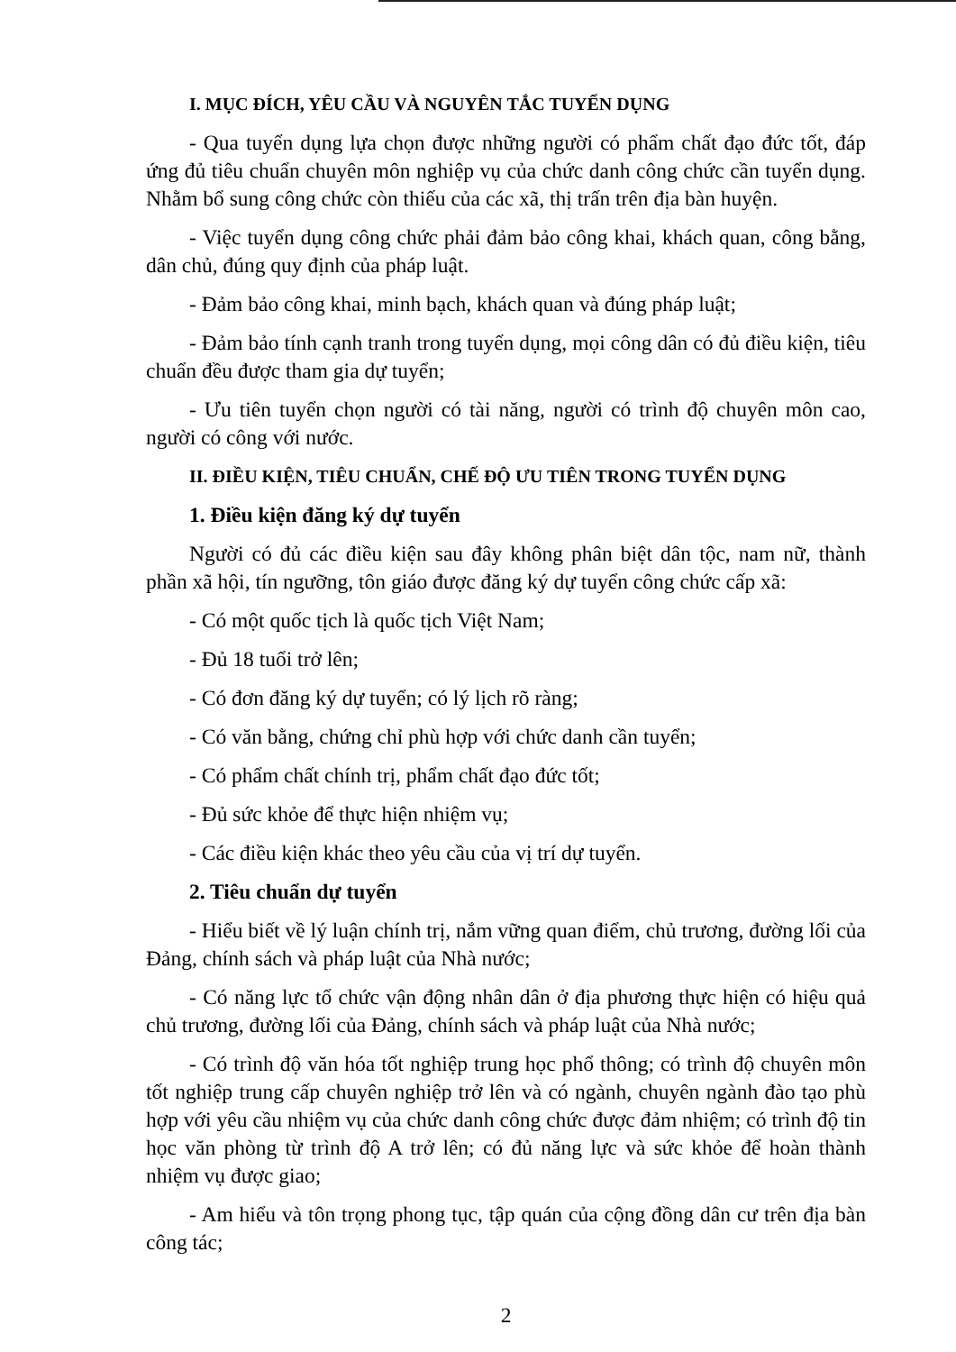I. MỤC ĐÍCH, YÊU CẦU VÀ NGUYÊN TẮC TUYỂN DỤNG
- Qua tuyển dụng lựa chọn được những người có phẩm chất đạo đức tốt, đáp ứng đủ tiêu chuẩn chuyên môn nghiệp vụ của chức danh công chức cần tuyển dụng. Nhằm bổ sung công chức còn thiếu của các xã, thị trấn trên địa bàn huyện.
- Việc tuyển dụng công chức phải đảm bảo công khai, khách quan, công bằng, dân chủ, đúng quy định của pháp luật.
- Đảm bảo công khai, minh bạch, khách quan và đúng pháp luật;
- Đảm bảo tính cạnh tranh trong tuyển dụng, mọi công dân có đủ điều kiện, tiêu chuẩn đều được tham gia dự tuyển;
- Ưu tiên tuyển chọn người có tài năng, người có trình độ chuyên môn cao, người có công với nước.
II. ĐIỀU KIỆN, TIÊU CHUẨN, CHẾ ĐỘ ƯU TIÊN TRONG TUYỂN DỤNG
1. Điều kiện đăng ký dự tuyển
Người có đủ các điều kiện sau đây không phân biệt dân tộc, nam nữ, thành phần xã hội, tín ngưỡng, tôn giáo được đăng ký dự tuyển công chức cấp xã:
- Có một quốc tịch là quốc tịch Việt Nam;
- Đủ 18 tuổi trở lên;
- Có đơn đăng ký dự tuyển; có lý lịch rõ ràng;
- Có văn bằng, chứng chỉ phù hợp với chức danh cần tuyển;
- Có phẩm chất chính trị, phẩm chất đạo đức tốt;
- Đủ sức khỏe để thực hiện nhiệm vụ;
- Các điều kiện khác theo yêu cầu của vị trí dự tuyển.
2. Tiêu chuẩn dự tuyển
- Hiểu biết về lý luận chính trị, nắm vững quan điểm, chủ trương, đường lối của Đảng, chính sách và pháp luật của Nhà nước;
- Có năng lực tổ chức vận động nhân dân ở địa phương thực hiện có hiệu quả chủ trương, đường lối của Đảng, chính sách và pháp luật của Nhà nước;
- Có trình độ văn hóa tốt nghiệp trung học phổ thông; có trình độ chuyên môn tốt nghiệp trung cấp chuyên nghiệp trở lên và có ngành, chuyên ngành đào tạo phù hợp với yêu cầu nhiệm vụ của chức danh công chức được đảm nhiệm; có trình độ tin học văn phòng từ trình độ A trở lên; có đủ năng lực và sức khỏe để hoàn thành nhiệm vụ được giao;
- Am hiểu và tôn trọng phong tục, tập quán của cộng đồng dân cư trên địa bàn công tác;
2